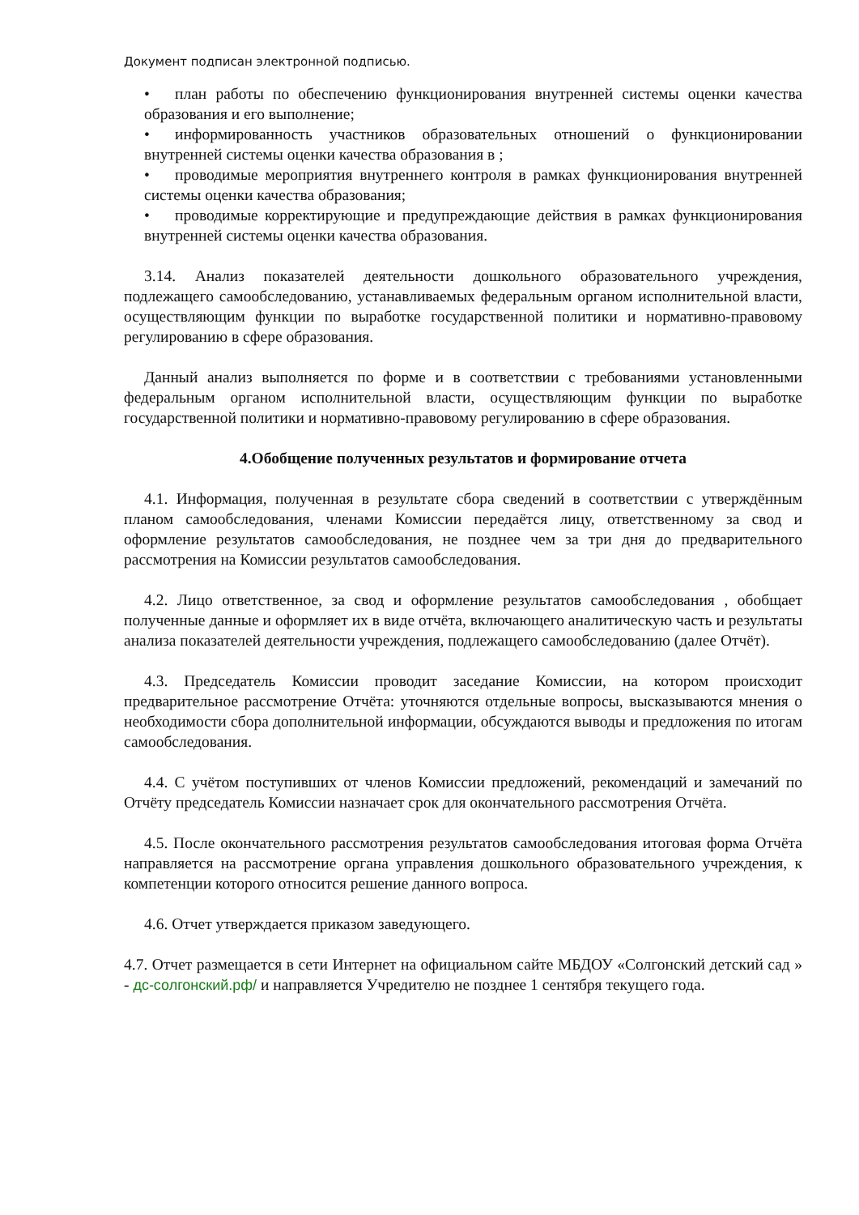Документ подписан электронной подписью.
• план работы по обеспечению функционирования внутренней системы оценки качества образования и его выполнение;
• информированность участников образовательных отношений о функционировании внутренней системы оценки качества образования в ;
• проводимые мероприятия внутреннего контроля в рамках функционирования внутренней системы оценки качества образования;
• проводимые корректирующие и предупреждающие действия в рамках функционирования внутренней системы оценки качества образования.
3.14. Анализ показателей деятельности дошкольного образовательного учреждения, подлежащего самообследованию, устанавливаемых федеральным органом исполнительной власти, осуществляющим функции по выработке государственной политики и нормативно-правовому регулированию в сфере образования.
Данный анализ выполняется по форме и в соответствии с требованиями установленными федеральным органом исполнительной власти, осуществляющим функции по выработке государственной политики и нормативно-правовому регулированию в сфере образования.
4.Обобщение полученных результатов и формирование отчета
4.1. Информация, полученная в результате сбора сведений в соответствии с утверждённым планом самообследования, членами Комиссии передаётся лицу, ответственному за свод и оформление результатов самообследования, не позднее чем за три дня до предварительного рассмотрения на Комиссии результатов самообследования.
4.2. Лицо ответственное, за свод и оформление результатов самообследования , обобщает полученные данные и оформляет их в виде отчёта, включающего аналитическую часть и результаты анализа показателей деятельности учреждения, подлежащего самообследованию (далее Отчёт).
4.3. Председатель Комиссии проводит заседание Комиссии, на котором происходит предварительное рассмотрение Отчёта: уточняются отдельные вопросы, высказываются мнения о необходимости сбора дополнительной информации, обсуждаются выводы и предложения по итогам самообследования.
4.4. С учётом поступивших от членов Комиссии предложений, рекомендаций и замечаний по Отчёту председатель Комиссии назначает срок для окончательного рассмотрения Отчёта.
4.5. После окончательного рассмотрения результатов самообследования итоговая форма Отчёта направляется на рассмотрение органа управления дошкольного образовательного учреждения, к компетенции которого относится решение данного вопроса.
4.6. Отчет утверждается приказом заведующего.
4.7. Отчет размещается в сети Интернет на официальном сайте МБДОУ «Солгонский детский сад » - дс-солгонский.рф/ и направляется Учредителю не позднее 1 сентября текущего года.